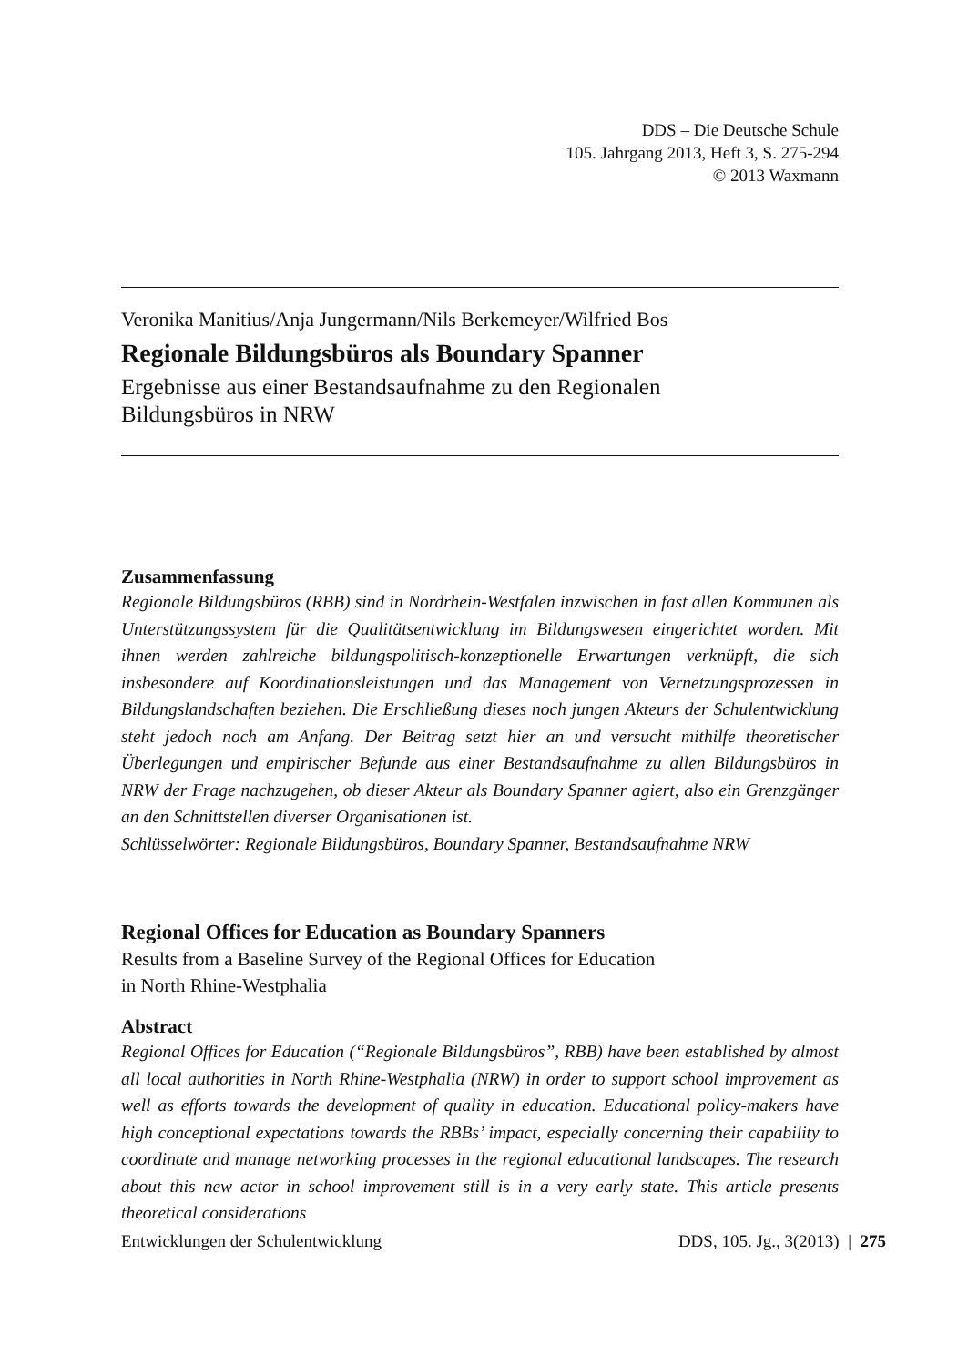DDS – Die Deutsche Schule
105. Jahrgang 2013, Heft 3, S. 275-294
© 2013 Waxmann
Veronika Manitius/Anja Jungermann/Nils Berkemeyer/Wilfried Bos
Regionale Bildungsbüros als Boundary Spanner
Ergebnisse aus einer Bestandsaufnahme zu den Regionalen
Bildungsbüros in NRW
Zusammenfassung
Regionale Bildungsbüros (RBB) sind in Nordrhein-Westfalen inzwischen in fast allen Kommunen als Unterstützungssystem für die Qualitätsentwicklung im Bildungswesen eingerichtet worden. Mit ihnen werden zahlreiche bildungspolitisch-konzeptionelle Erwartungen verknüpft, die sich insbesondere auf Koordinationsleistungen und das Management von Vernetzungsprozessen in Bildungslandschaften beziehen. Die Erschließung dieses noch jungen Akteurs der Schulentwicklung steht jedoch noch am Anfang. Der Beitrag setzt hier an und versucht mithilfe theoretischer Überlegungen und empirischer Befunde aus einer Bestandsaufnahme zu allen Bildungsbüros in NRW der Frage nachzugehen, ob dieser Akteur als Boundary Spanner agiert, also ein Grenzgänger an den Schnittstellen diverser Organisationen ist.
Schlüsselwörter: Regionale Bildungsbüros, Boundary Spanner, Bestandsaufnahme NRW
Regional Offices for Education as Boundary Spanners
Results from a Baseline Survey of the Regional Offices for Education
in North Rhine-Westphalia
Abstract
Regional Offices for Education (“Regionale Bildungsbüros”, RBB) have been established by almost all local authorities in North Rhine-Westphalia (NRW) in order to support school improvement as well as efforts towards the development of quality in education. Educational policy-makers have high conceptional expectations towards the RBBs’ impact, especially concerning their capability to coordinate and manage networking processes in the regional educational landscapes. The research about this new actor in school improvement still is in a very early state. This article presents theoretical considerations
Entwicklungen der Schulentwicklung DDS, 105. Jg., 3(2013) | 275